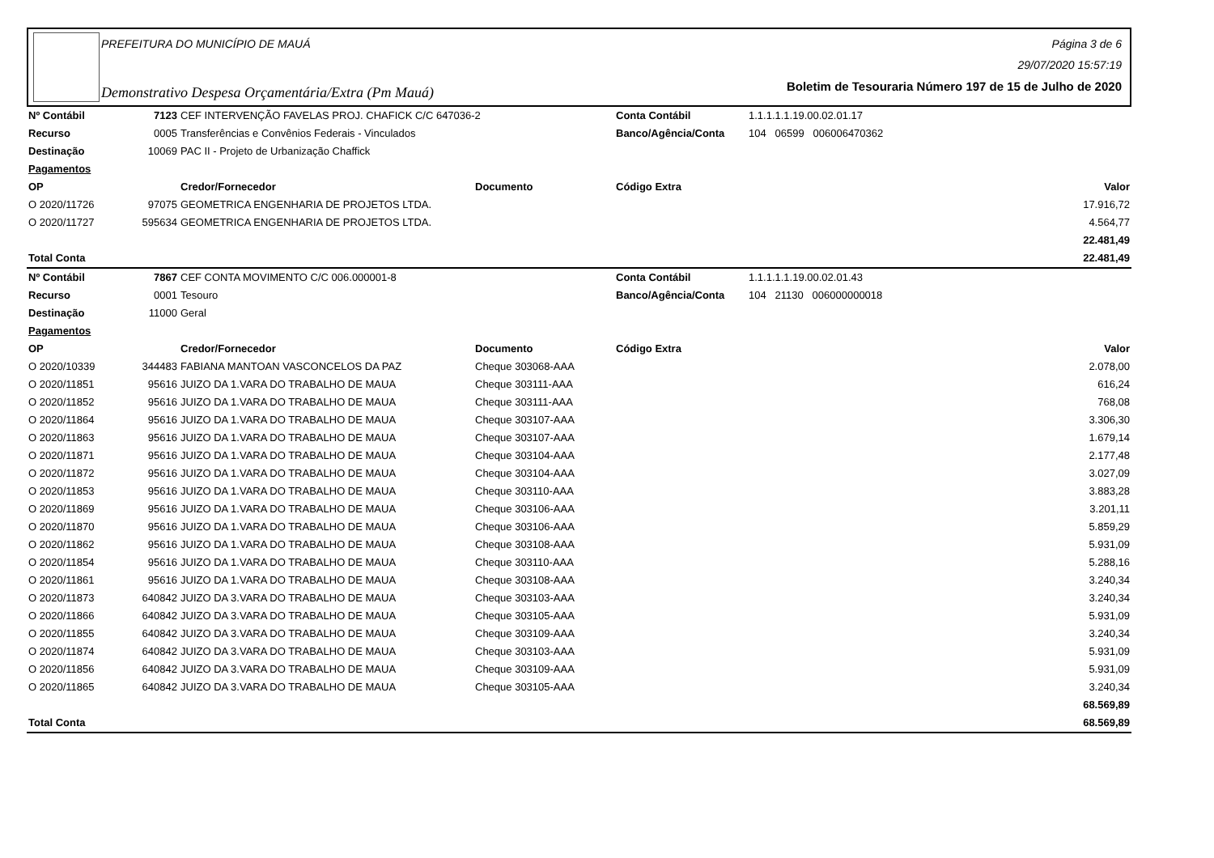PREFEITURA DO MUNICÍPIO DE MAUÁ
Demonstrativo Despesa Orçamentária/Extra (Pm Mauá)
Página 3 de 6
29/07/2020 15:57:19
Boletim de Tesouraria Número 197 de 15 de Julho de 2020
| Nº Contábil | 7123 | CEF INTERVENÇÃO FAVELAS PROJ. CHAFICK C/C 647036-2 | | Conta Contábil | 1.1.1.1.1.19.00.02.01.17 | |
| Recurso | 0005 | Transferências e Convênios Federais - Vinculados | | Banco/Agência/Conta | 104 06599 006006470362 | |
| Destinação | 10069 | PAC II - Projeto de Urbanização Chaffick | | | | |
| Pagamentos | | | | | | |
| OP | | Credor/Fornecedor | Documento | Código Extra | | Valor |
| O 2020/11726 | 97075 | GEOMETRICA ENGENHARIA DE PROJETOS LTDA. | | | | 17.916,72 |
| O 2020/11727 | 595634 | GEOMETRICA ENGENHARIA DE PROJETOS LTDA. | | | | 4.564,77 |
| | | | | | | 22.481,49 |
| Total Conta | | | | | | 22.481,49 |
| Nº Contábil | 7867 | CEF CONTA MOVIMENTO C/C 006.000001-8 | | Conta Contábil | 1.1.1.1.1.19.00.02.01.43 | |
| Recurso | 0001 | Tesouro | | Banco/Agência/Conta | 104 21130 006000000018 | |
| Destinação | 11000 | Geral | | | | |
| Pagamentos | | | | | | |
| OP | | Credor/Fornecedor | Documento | Código Extra | | Valor |
| O 2020/10339 | 344483 | FABIANA MANTOAN VASCONCELOS DA PAZ | Cheque 303068-AAA | | | 2.078,00 |
| O 2020/11851 | 95616 | JUIZO DA 1.VARA DO TRABALHO DE MAUA | Cheque 303111-AAA | | | 616,24 |
| O 2020/11852 | 95616 | JUIZO DA 1.VARA DO TRABALHO DE MAUA | Cheque 303111-AAA | | | 768,08 |
| O 2020/11864 | 95616 | JUIZO DA 1.VARA DO TRABALHO DE MAUA | Cheque 303107-AAA | | | 3.306,30 |
| O 2020/11863 | 95616 | JUIZO DA 1.VARA DO TRABALHO DE MAUA | Cheque 303107-AAA | | | 1.679,14 |
| O 2020/11871 | 95616 | JUIZO DA 1.VARA DO TRABALHO DE MAUA | Cheque 303104-AAA | | | 2.177,48 |
| O 2020/11872 | 95616 | JUIZO DA 1.VARA DO TRABALHO DE MAUA | Cheque 303104-AAA | | | 3.027,09 |
| O 2020/11853 | 95616 | JUIZO DA 1.VARA DO TRABALHO DE MAUA | Cheque 303110-AAA | | | 3.883,28 |
| O 2020/11869 | 95616 | JUIZO DA 1.VARA DO TRABALHO DE MAUA | Cheque 303106-AAA | | | 3.201,11 |
| O 2020/11870 | 95616 | JUIZO DA 1.VARA DO TRABALHO DE MAUA | Cheque 303106-AAA | | | 5.859,29 |
| O 2020/11862 | 95616 | JUIZO DA 1.VARA DO TRABALHO DE MAUA | Cheque 303108-AAA | | | 5.931,09 |
| O 2020/11854 | 95616 | JUIZO DA 1.VARA DO TRABALHO DE MAUA | Cheque 303110-AAA | | | 5.288,16 |
| O 2020/11861 | 95616 | JUIZO DA 1.VARA DO TRABALHO DE MAUA | Cheque 303108-AAA | | | 3.240,34 |
| O 2020/11873 | 640842 | JUIZO DA 3.VARA DO TRABALHO DE MAUA | Cheque 303103-AAA | | | 3.240,34 |
| O 2020/11866 | 640842 | JUIZO DA 3.VARA DO TRABALHO DE MAUA | Cheque 303105-AAA | | | 5.931,09 |
| O 2020/11855 | 640842 | JUIZO DA 3.VARA DO TRABALHO DE MAUA | Cheque 303109-AAA | | | 3.240,34 |
| O 2020/11874 | 640842 | JUIZO DA 3.VARA DO TRABALHO DE MAUA | Cheque 303103-AAA | | | 5.931,09 |
| O 2020/11856 | 640842 | JUIZO DA 3.VARA DO TRABALHO DE MAUA | Cheque 303109-AAA | | | 5.931,09 |
| O 2020/11865 | 640842 | JUIZO DA 3.VARA DO TRABALHO DE MAUA | Cheque 303105-AAA | | | 3.240,34 |
| | | | | | | 68.569,89 |
| Total Conta | | | | | | 68.569,89 |